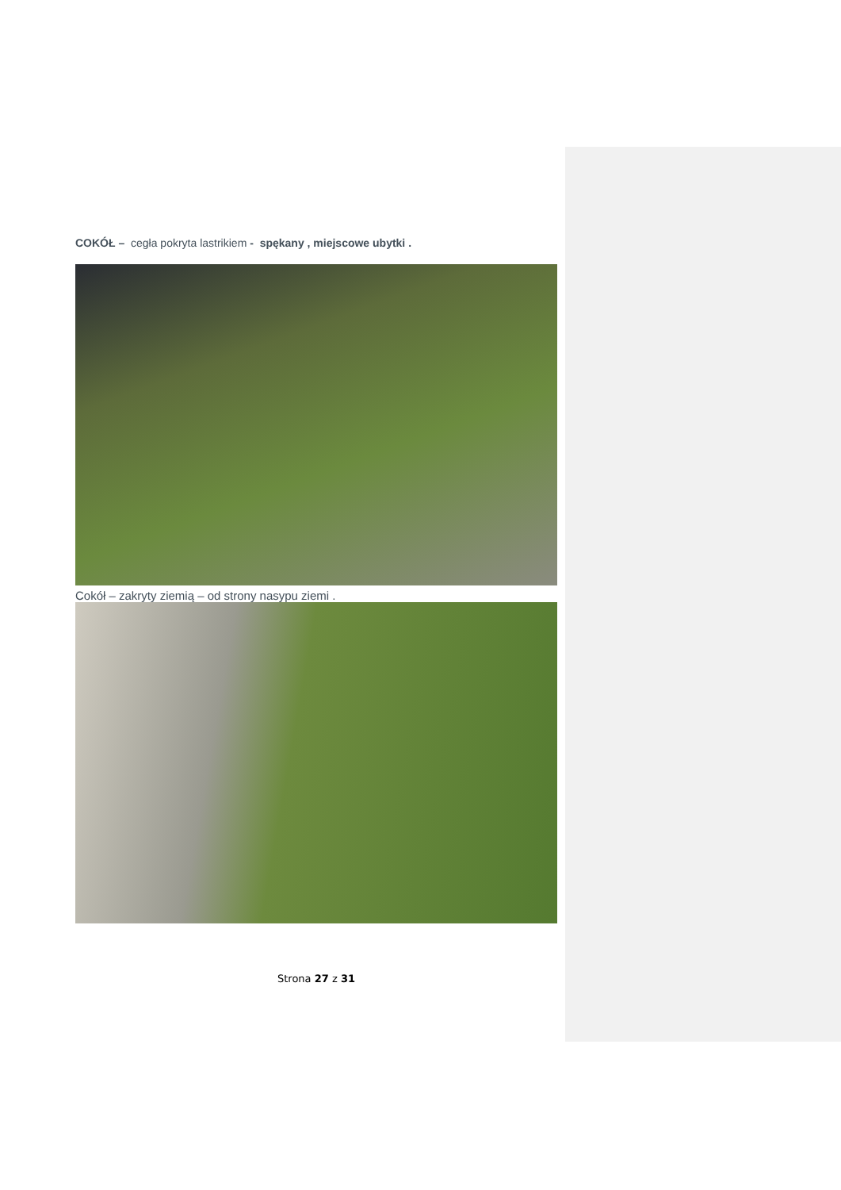COKÓŁ – cegła pokryta lastrikiem - spękany , miejscowe ubytki .
Cokół – zakryty ziemią – od strony nasypu ziemi .
Strona 27 z 31